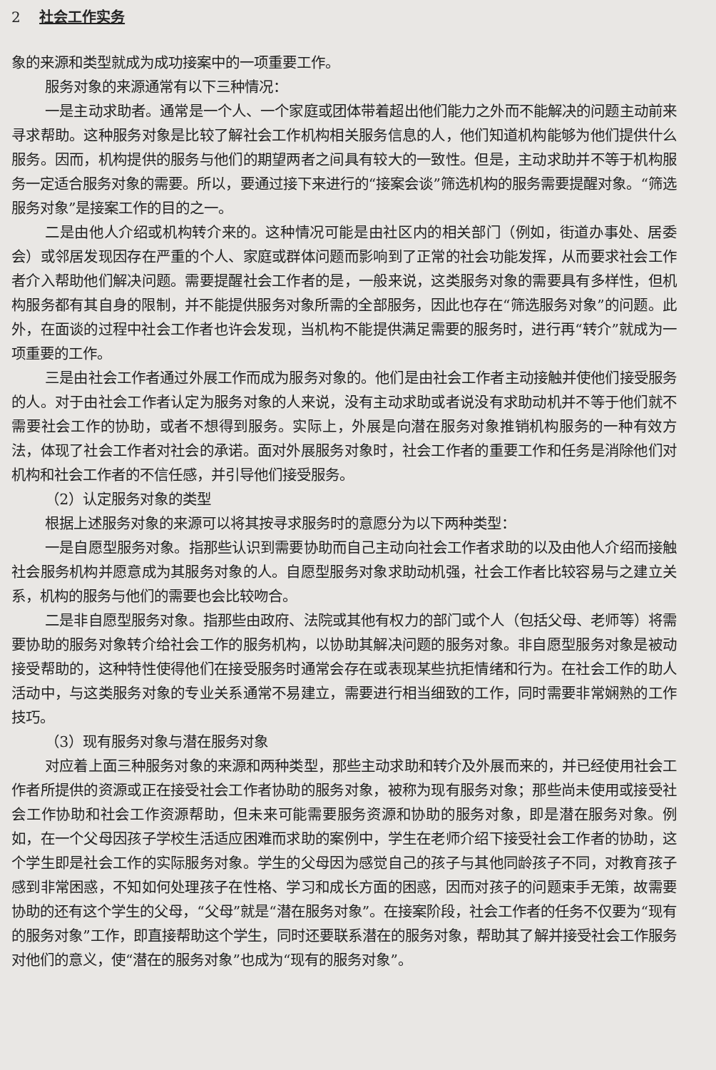2 社会工作实务
象的来源和类型就成为成功接案中的一项重要工作。
服务对象的来源通常有以下三种情况：
一是主动求助者。通常是一个人、一个家庭或团体带着超出他们能力之外而不能解决的问题主动前来寻求帮助。这种服务对象是比较了解社会工作机构相关服务信息的人，他们知道机构能够为他们提供什么服务。因而，机构提供的服务与他们的期望两者之间具有较大的一致性。但是，主动求助并不等于机构服务一定适合服务对象的需要。所以，要通过接下来进行的“接案会谈”筛选机构的服务需要提醒对象。“筛选服务对象”是接案工作的目的之一。
二是由他人介绍或机构转介来的。这种情况可能是由社区内的相关部门（例如，街道办事处、居委会）或邻居发现因存在严重的个人、家庭或群体问题而影响到了正常的社会功能发挥，从而要求社会工作者介入帮助他们解决问题。需要提醒社会工作者的是，一般来说，这类服务对象的需要具有多样性，但机构服务都有其自身的限制，并不能提供服务对象所需的全部服务，因此也存在“筛选服务对象”的问题。此外，在面谈的过程中社会工作者也许会发现，当机构不能提供满足需要的服务时，进行再“转介”就成为一项重要的工作。
三是由社会工作者通过外展工作而成为服务对象的。他们是由社会工作者主动接触并使他们接受服务的人。对于由社会工作者认定为服务对象的人来说，没有主动求助或者说没有求助动机并不等于他们就不需要社会工作的协助，或者不想得到服务。实际上，外展是向潜在服务对象推销机构服务的一种有效方法，体现了社会工作者对社会的承诺。面对外展服务对象时，社会工作者的重要工作和任务是消除他们对机构和社会工作者的不信任感，并引导他们接受服务。
（2）认定服务对象的类型
根据上述服务对象的来源可以将其按寻求服务时的意愿分为以下两种类型：
一是自愿型服务对象。指那些认识到需要协助而自己主动向社会工作者求助的以及由他人介绍而接触社会服务机构并愿意成为其服务对象的人。自愿型服务对象求助动机强，社会工作者比较容易与之建立关系，机构的服务与他们的需要也会比较吻合。
二是非自愿型服务对象。指那些由政府、法院或其他有权力的部门或个人（包括父母、老师等）将需要协助的服务对象转介给社会工作的服务机构，以协助其解决问题的服务对象。非自愿型服务对象是被动接受帮助的，这种特性使得他们在接受服务时通常会存在或表现某些抗拒情绪和行为。在社会工作的助人活动中，与这类服务对象的专业关系通常不易建立，需要进行相当细致的工作，同时需要非常娴熟的工作技巧。
（3）现有服务对象与潜在服务对象
对应着上面三种服务对象的来源和两种类型，那些主动求助和转介及外展而来的，并已经使用社会工作者所提供的资源或正在接受社会工作者协助的服务对象，被称为现有服务对象；那些尚未使用或接受社会工作协助和社会工作资源帮助，但未来可能需要服务资源和协助的服务对象，即是潜在服务对象。例如，在一个父母因孩子学校生活适应困难而求助的案例中，学生在老师介绍下接受社会工作者的协助，这个学生即是社会工作的实际服务对象。学生的父母因为感觉自己的孩子与其他同龄孩子不同，对教育孩子感到非常困惑，不知如何处理孩子在性格、学习和成长方面的困惑，因而对孩子的问题束手无策，故需要协助的还有这个学生的父母，“父母”就是“潜在服务对象”。在接案阶段，社会工作者的任务不仅要为“现有的服务对象”工作，即直接帮助这个学生，同时还要联系潜在的服务对象，帮助其了解并接受社会工作服务对他们的意义，使“潜在的服务对象”也成为“现有的服务对象”。